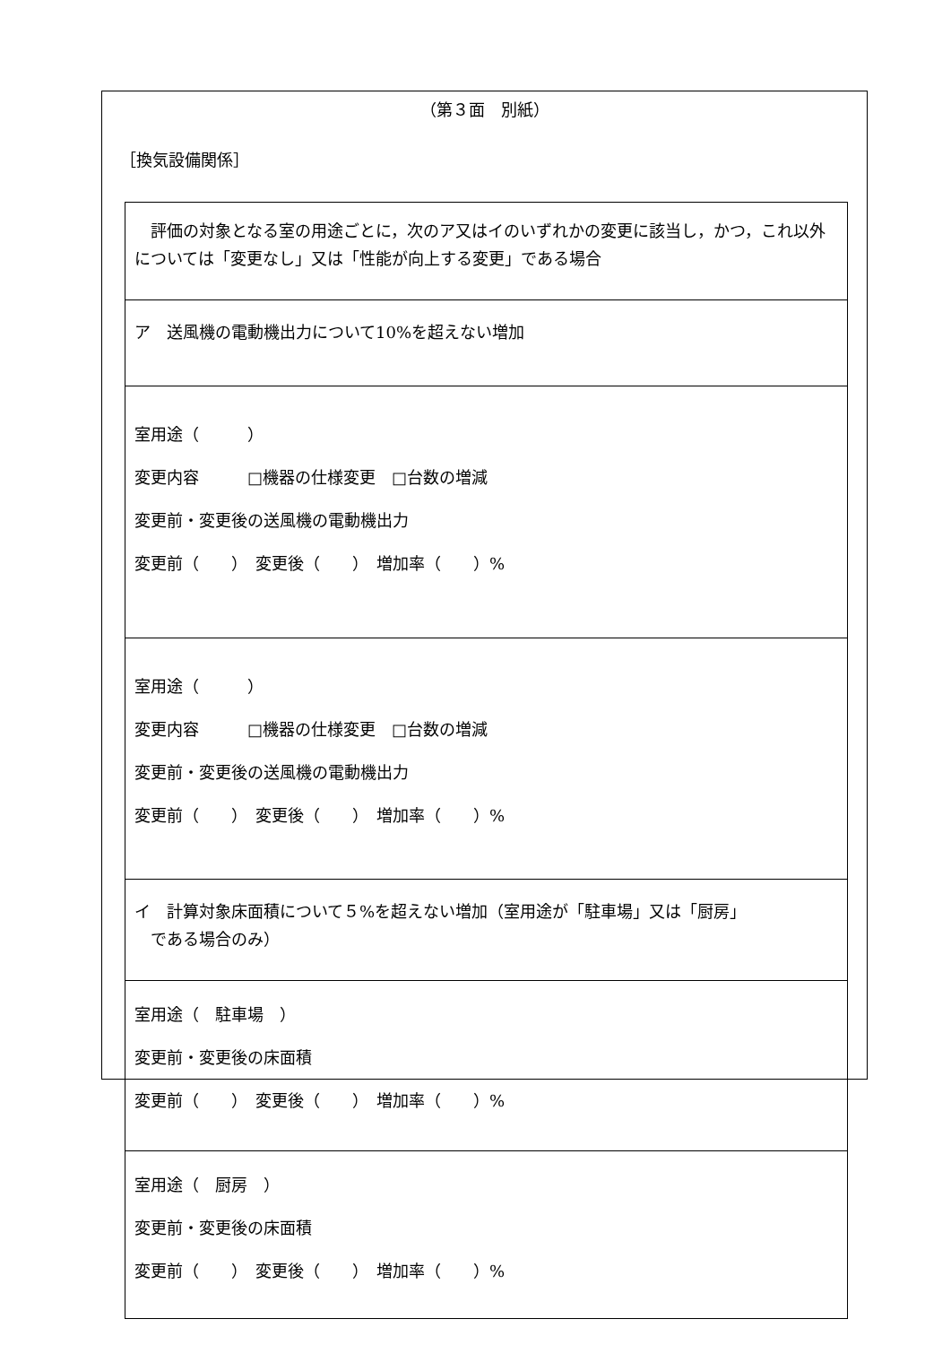（第３面　別紙）
［換気設備関係］
| 評価の対象となる室の用途ごとに，次のア又はイのいずれかの変更に該当し，かつ，これ以外については「変更なし」又は「性能が向上する変更」である場合 |
| ア 送風機の電動機出力について10%を超えない増加 |
| 室用途（ ） 変更内容 □機器の仕様変更 □台数の増減 変更前・変更後の送風機の電動機出力 変更前（ ） 変更後（ ） 増加率（ ）% |
| 室用途（ ） 変更内容 □機器の仕様変更 □台数の増減 変更前・変更後の送風機の電動機出力 変更前（ ） 変更後（ ） 増加率（ ）% |
| イ 計算対象床面積について５%を超えない増加（室用途が「駐車場」又は「厨房」 である場合のみ） |
| 室用途（ 駐車場 ） 変更前・変更後の床面積 変更前（ ） 変更後（ ） 増加率（ ）% |
| 室用途（ 厨房 ） 変更前・変更後の床面積 変更前（ ） 変更後（ ） 増加率（ ）% |